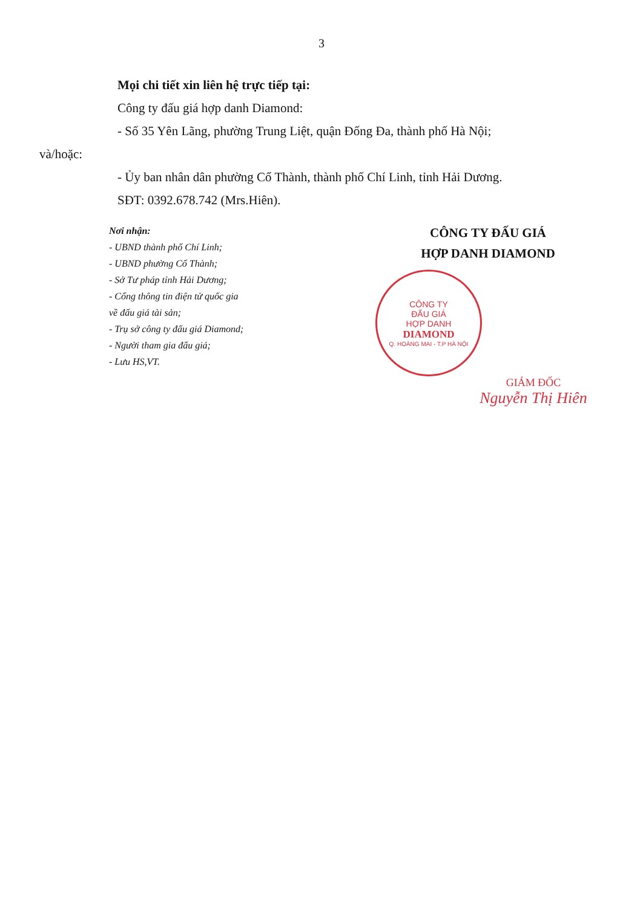3
Mọi chi tiết xin liên hệ trực tiếp tại:
Công ty đấu giá hợp danh Diamond:
- Số 35 Yên Lãng, phường Trung Liệt, quận Đống Đa, thành phố Hà Nội;
và/hoặc:
- Ủy ban nhân dân phường Cổ Thành, thành phố Chí Linh, tỉnh Hải Dương.
SĐT: 0392.678.742 (Mrs.Hiên).
Nơi nhận:
- UBND thành phố Chí Linh;
- UBND phường Cổ Thành;
- Sở Tư pháp tỉnh Hải Dương;
- Cổng thông tin điện tử quốc gia
về đấu giá tài sản;
- Trụ sở công ty đấu giá Diamond;
- Người tham gia đấu giá;
- Lưu HS,VT.
CÔNG TY ĐẤU GIÁ
HỢP DANH DIAMOND
CÔNG TY
ĐẤU GIÁ
HỢP DANH
DIAMOND
Q. HOÀNG MAI - T.P HÀ NỘI
GIÁM ĐỐC
Nguyễn Thị Hiên